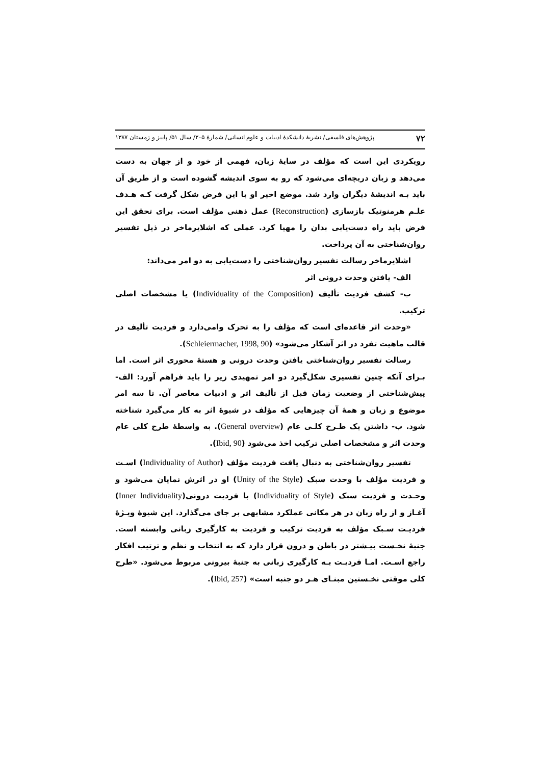۷۲ پژوهش‌های فلسفی/ نشریهٔ دانشکدهٔ ادبیات و علوم انسانی/ شمارهٔ ۲۰۵/ سال ۵۱/ پاییز و زمستان ۱۳۸۷
رویکردی این است که مؤلف در سایهٔ زبان، فهمی از خود و از جهان به دست می‌دهد و زبان دریچه‌ای می‌شود که رو به سوی اندیشه گشوده است و از طریق آن باید بـه اندیشهٔ دیگران وارد شد. موضع اخیر او با این فرض شکل گرفت کـه هـدف علـم هرمنوتیک بازسازی (Reconstruction) عمل ذهنی مؤلف است. برای تحقق این فرض باید راه دست‌یابی بدان را مهیا کرد. عملی که اشلایرماخر در ذیل تفسیر روان‌شناختی به آن پرداخت.
اشلایرماخر رسالت تفسیر روان‌شناختی را دست‌یابی به دو امر می‌داند:
الف- یافتن وحدت درونی اثر
ب- کشف فردیت تألیف (Individuality of the Composition) یا مشخصات اصلی ترکیب.
«وحدت اثر قاعده‌ای است که مؤلف را به تحرک وامی‌دارد و فردیت تألیف در قالب ماهیت تفرد در اثر آشکار می‌شود» (Schleiermacher, 1998, 90).
رسالت تفسیر روان‌شناختی یافتن وحدت درونی و هستهٔ محوری اثر است. اما بـرای آنکه چنین تفسیری شکل‌گیرد دو امر تمهیدی زیر را باید فراهم آورد: الف- پیش‌شناختی از وضعیت زمان قبل از تألیف اثر و ادبیات معاصر آن. تا سه امر موضوع و زبان و همهٔ آن چیزهایی که مؤلف در شیوهٔ اثر به کار می‌گیرد شناخته شود. ب- داشتن یک طـرح کلـی عام (General overview). به واسطهٔ طرح کلی عام وحدت اثر و مشخصات اصلی ترکیب اخذ می‌شود (Ibid, 90).
تفسیر روان‌شناختی به دنبال یافت فردیت مؤلف (Individuality of Author) اسـت و فردیت مؤلف با وحدت سبک (Unity of the Style) او در اثرش نمایان می‌شود و وحـدت و فردیت سبک (Individuality of Style) با فردیت درونی(Inner Individuality) آغـاز و از راه زبان در هر مکانی عملکرد مشابهی بر جای می‌گذارد. این شیوهٔ ویـژهٔ فردیـت سـبک مؤلف به فردیت ترکیب و فردیت به کارگیری زبانی وابسته است. جنبهٔ نخـست بیـشتر در باطن و درون قرار دارد که به انتخاب و نظم و ترتیب افکار راجع اسـت. امـا فردیـت بـه کارگیری زبانی به جنبهٔ بیرونی مربوط می‌شود. «طرح کلی موقتی نخـستین مبنـای هـر دو جنبه است» (Ibid, 257).